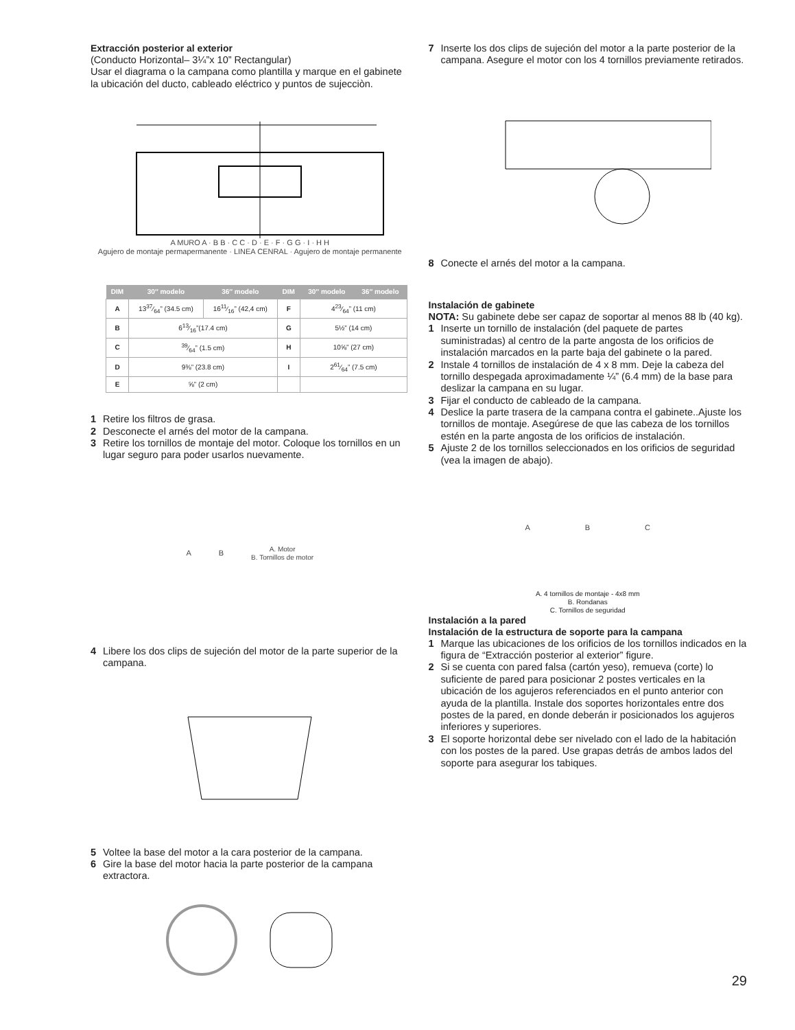Extracción posterior al exterior
(Conducto Horizontal– 3¼”x 10” Rectangular)
Usar el diagrama o la campana como plantilla y marque en el gabinete la ubicación del ducto, cableado eléctrico y puntos de sujecciòn.
A MURO A · B B · C C · D · E · F · G G · I · H H
Agujero de montaje permapermanente · LINEA CENRAL · Agujero de montaje permanente
| DIM | 30″ modelo | 36″ modelo | DIM | 30″ modelo | 36″ modelo |
| --- | --- | --- | --- | --- | --- |
| A | 1337⁄64” (34.5 cm) | 1611⁄16” (42,4 cm) | F | 423⁄64” (11 cm) | |
| B | 613⁄16”(17.4 cm) | | G | 5½” (14 cm) | |
| C | 39⁄64” (1.5 cm) | | H | 10⅝” (27 cm) | |
| D | 9⅜” (23.8 cm) | | I | 261⁄64” (7.5 cm) | |
| E | ⅝” (2 cm) | | | | |
1 Retire los filtros de grasa.
2 Desconecte el arnés del motor de la campana.
3 Retire los tornillos de montaje del motor. Coloque los tornillos en un lugar seguro para poder usarlos nuevamente.
A B A. Motor
B. Tornillos de motor
4 Libere los dos clips de sujeción del motor de la parte superior de la campana.
5 Voltee la base del motor a la cara posterior de la campana.
6 Gire la base del motor hacia la parte posterior de la campana extractora.
7 Inserte los dos clips de sujeción del motor a la parte posterior de la campana. Asegure el motor con los 4 tornillos previamente retirados.
8 Conecte el arnés del motor a la campana.
Instalación de gabinete
NOTA: Su gabinete debe ser capaz de soportar al menos 88 lb (40 kg).
1 Inserte un tornillo de instalación (del paquete de partes suministradas) al centro de la parte angosta de los orificios de instalación marcados en la parte baja del gabinete o la pared.
2 Instale 4 tornillos de instalación de 4 x 8 mm. Deje la cabeza del tornillo despegada aproximadamente ¼” (6.4 mm) de la base para deslizar la campana en su lugar.
3 Fijar el conducto de cableado de la campana.
4 Deslice la parte trasera de la campana contra el gabinete..Ajuste los tornillos de montaje. Asegúrese de que las cabeza de los tornillos estén en la parte angosta de los orificios de instalación.
5 Ajuste 2 de los tornillos seleccionados en los orificios de seguridad (vea la imagen de abajo).
A B C
A. 4 tornillos de montaje - 4x8 mm
B. Rondanas
C. Tornillos de seguridad
Instalación a la pared
Instalación de la estructura de soporte para la campana
1 Marque las ubicaciones de los orificios de los tornillos indicados en la figura de “Extracción posterior al exterior” figure.
2 Si se cuenta con pared falsa (cartón yeso), remueva (corte) lo suficiente de pared para posicionar 2 postes verticales en la ubicación de los agujeros referenciados en el punto anterior con ayuda de la plantilla. Instale dos soportes horizontales entre dos postes de la pared, en donde deberán ir posicionados los agujeros inferiores y superiores.
3 El soporte horizontal debe ser nivelado con el lado de la habitación con los postes de la pared. Use grapas detrás de ambos lados del soporte para asegurar los tabiques.
29